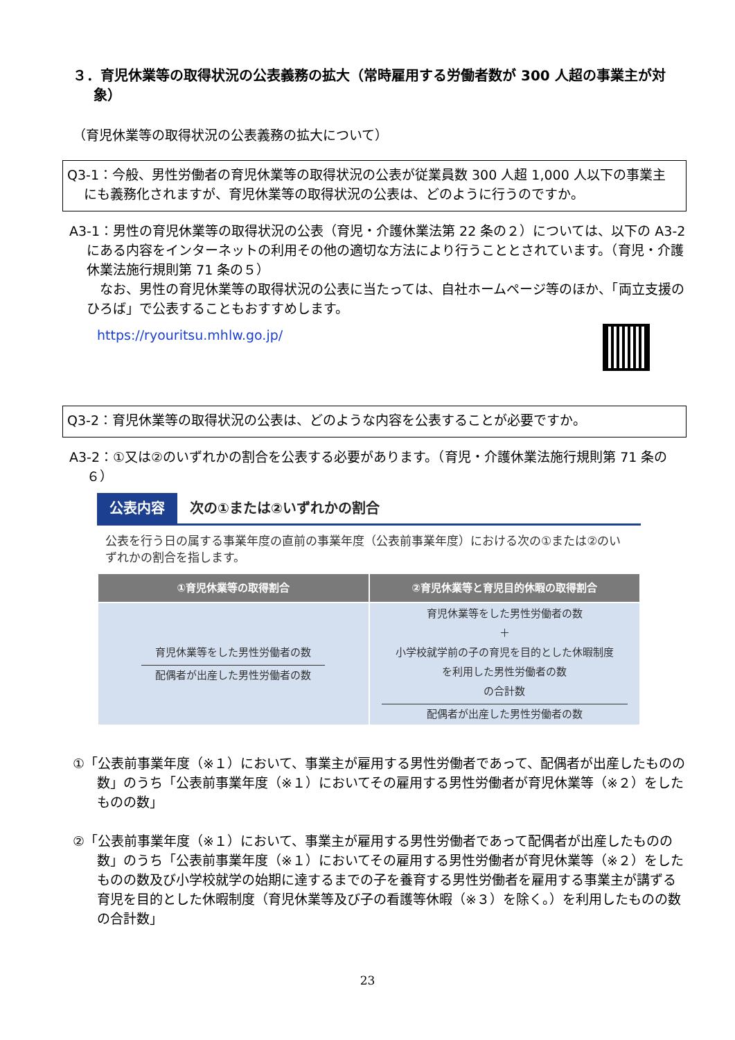３．育児休業等の取得状況の公表義務の拡大（常時雇用する労働者数が 300 人超の事業主が対象）
（育児休業等の取得状況の公表義務の拡大について）
Q3-1：今般、男性労働者の育児休業等の取得状況の公表が従業員数 300 人超 1,000 人以下の事業主にも義務化されますが、育児休業等の取得状況の公表は、どのように行うのですか。
A3-1：男性の育児休業等の取得状況の公表（育児・介護休業法第 22 条の２）については、以下の A3-2 にある内容をインターネットの利用その他の適切な方法により行うこととされています。（育児・介護休業法施行規則第 71 条の５）
　なお、男性の育児休業等の取得状況の公表に当たっては、自社ホームページ等のほか、「両立支援のひろば」で公表することもおすすめします。
https://ryouritsu.mhlw.go.jp/
Q3-2：育児休業等の取得状況の公表は、どのような内容を公表することが必要ですか。
A3-2：①又は②のいずれかの割合を公表する必要があります。（育児・介護休業法施行規則第 71 条の６）
公表内容 次の①または②いずれかの割合
公表を行う日の属する事業年度の直前の事業年度（公表前事業年度）における次の①または②のいずれかの割合を指します。
| ①育児休業等の取得割合 | ②育児休業等と育児目的休暇の取得割合 |
| --- | --- |
| 育児休業等をした男性労働者の数 配偶者が出産した男性労働者の数 | 育児休業等をした男性労働者の数 ＋ 小学校就学前の子の育児を目的とした休暇制度 を利用した男性労働者の数 の合計数 配偶者が出産した男性労働者の数 |
①「公表前事業年度（※１）において、事業主が雇用する男性労働者であって、配偶者が出産したものの数」のうち「公表前事業年度（※１）においてその雇用する男性労働者が育児休業等（※２）をしたものの数」
②「公表前事業年度（※１）において、事業主が雇用する男性労働者であって配偶者が出産したものの数」のうち「公表前事業年度（※１）においてその雇用する男性労働者が育児休業等（※２）をしたものの数及び小学校就学の始期に達するまでの子を養育する男性労働者を雇用する事業主が講ずる育児を目的とした休暇制度（育児休業等及び子の看護等休暇（※３）を除く。）を利用したものの数の合計数」
23